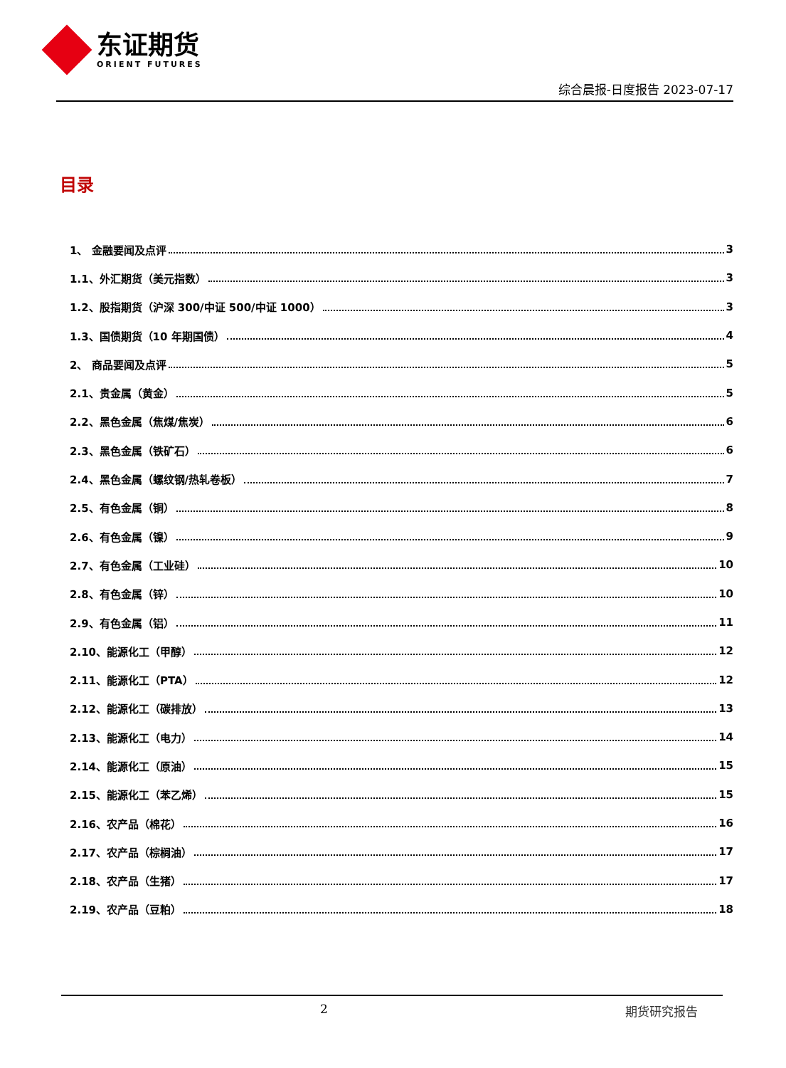东证期货
ORIENT FUTURES
综合晨报-日度报告 2023-07-17
目录
1、 金融要闻及点评 3
1.1、外汇期货（美元指数） 3
1.2、股指期货（沪深 300/中证 500/中证 1000） 3
1.3、国债期货（10 年期国债） 4
2、 商品要闻及点评 5
2.1、贵金属（黄金） 5
2.2、黑色金属（焦煤/焦炭） 6
2.3、黑色金属（铁矿石） 6
2.4、黑色金属（螺纹钢/热轧卷板） 7
2.5、有色金属（铜） 8
2.6、有色金属（镍） 9
2.7、有色金属（工业硅） 10
2.8、有色金属（锌） 10
2.9、有色金属（铝） 11
2.10、能源化工（甲醇） 12
2.11、能源化工（PTA） 12
2.12、能源化工（碳排放） 13
2.13、能源化工（电力） 14
2.14、能源化工（原油） 15
2.15、能源化工（苯乙烯） 15
2.16、农产品（棉花） 16
2.17、农产品（棕榈油） 17
2.18、农产品（生猪） 17
2.19、农产品（豆粕） 18
2 期货研究报告